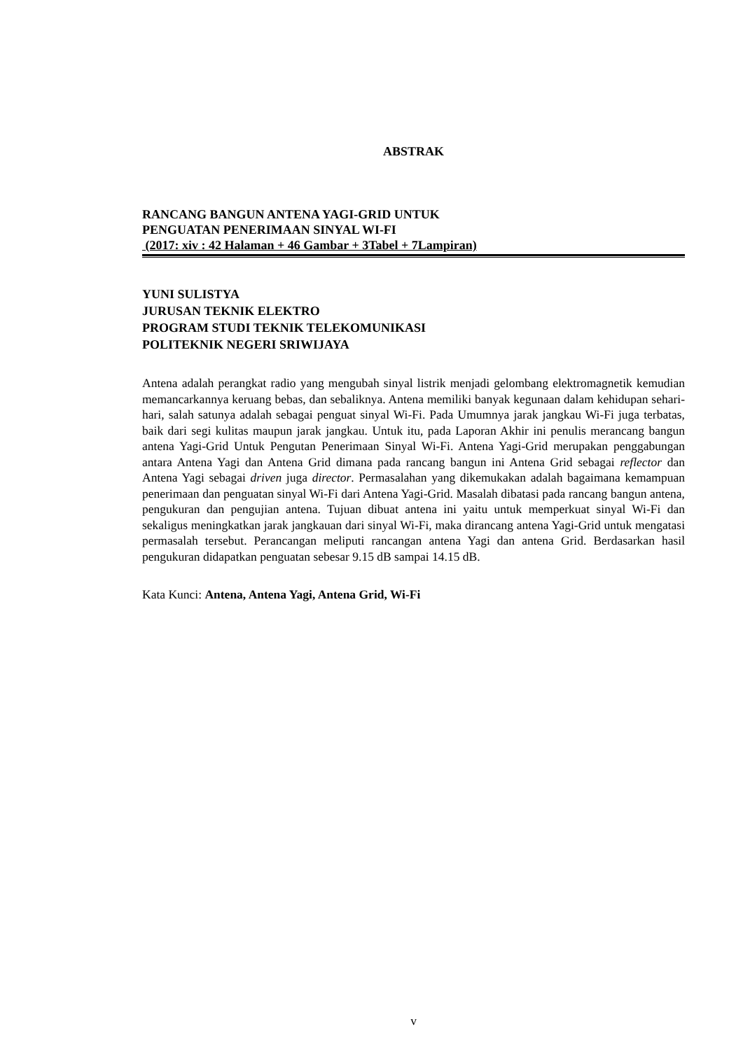ABSTRAK
RANCANG BANGUN ANTENA YAGI-GRID UNTUK
PENGUATAN PENERIMAAN SINYAL WI-FI
(2017: xiv : 42 Halaman + 46 Gambar + 3Tabel + 7Lampiran)
YUNI SULISTYA
JURUSAN TEKNIK ELEKTRO
PROGRAM STUDI TEKNIK TELEKOMUNIKASI
POLITEKNIK NEGERI SRIWIJAYA
Antena adalah perangkat radio yang mengubah sinyal listrik menjadi gelombang elektromagnetik kemudian memancarkannya keruang bebas, dan sebaliknya. Antena memiliki banyak kegunaan dalam kehidupan sehari-hari, salah satunya adalah sebagai penguat sinyal Wi-Fi. Pada Umumnya jarak jangkau Wi-Fi juga terbatas, baik dari segi kulitas maupun jarak jangkau. Untuk itu, pada Laporan Akhir ini penulis merancang bangun antena Yagi-Grid Untuk Pengutan Penerimaan Sinyal Wi-Fi. Antena Yagi-Grid merupakan penggabungan antara Antena Yagi dan Antena Grid dimana pada rancang bangun ini Antena Grid sebagai reflector dan Antena Yagi sebagai driven juga director. Permasalahan yang dikemukakan adalah bagaimana kemampuan penerimaan dan penguatan sinyal Wi-Fi dari Antena Yagi-Grid. Masalah dibatasi pada rancang bangun antena, pengukuran dan pengujian antena. Tujuan dibuat antena ini yaitu untuk memperkuat sinyal Wi-Fi dan sekaligus meningkatkan jarak jangkauan dari sinyal Wi-Fi, maka dirancang antena Yagi-Grid untuk mengatasi permasalah tersebut. Perancangan meliputi rancangan antena Yagi dan antena Grid. Berdasarkan hasil pengukuran didapatkan penguatan sebesar 9.15 dB sampai 14.15 dB.
Kata Kunci: Antena, Antena Yagi, Antena Grid, Wi-Fi
v